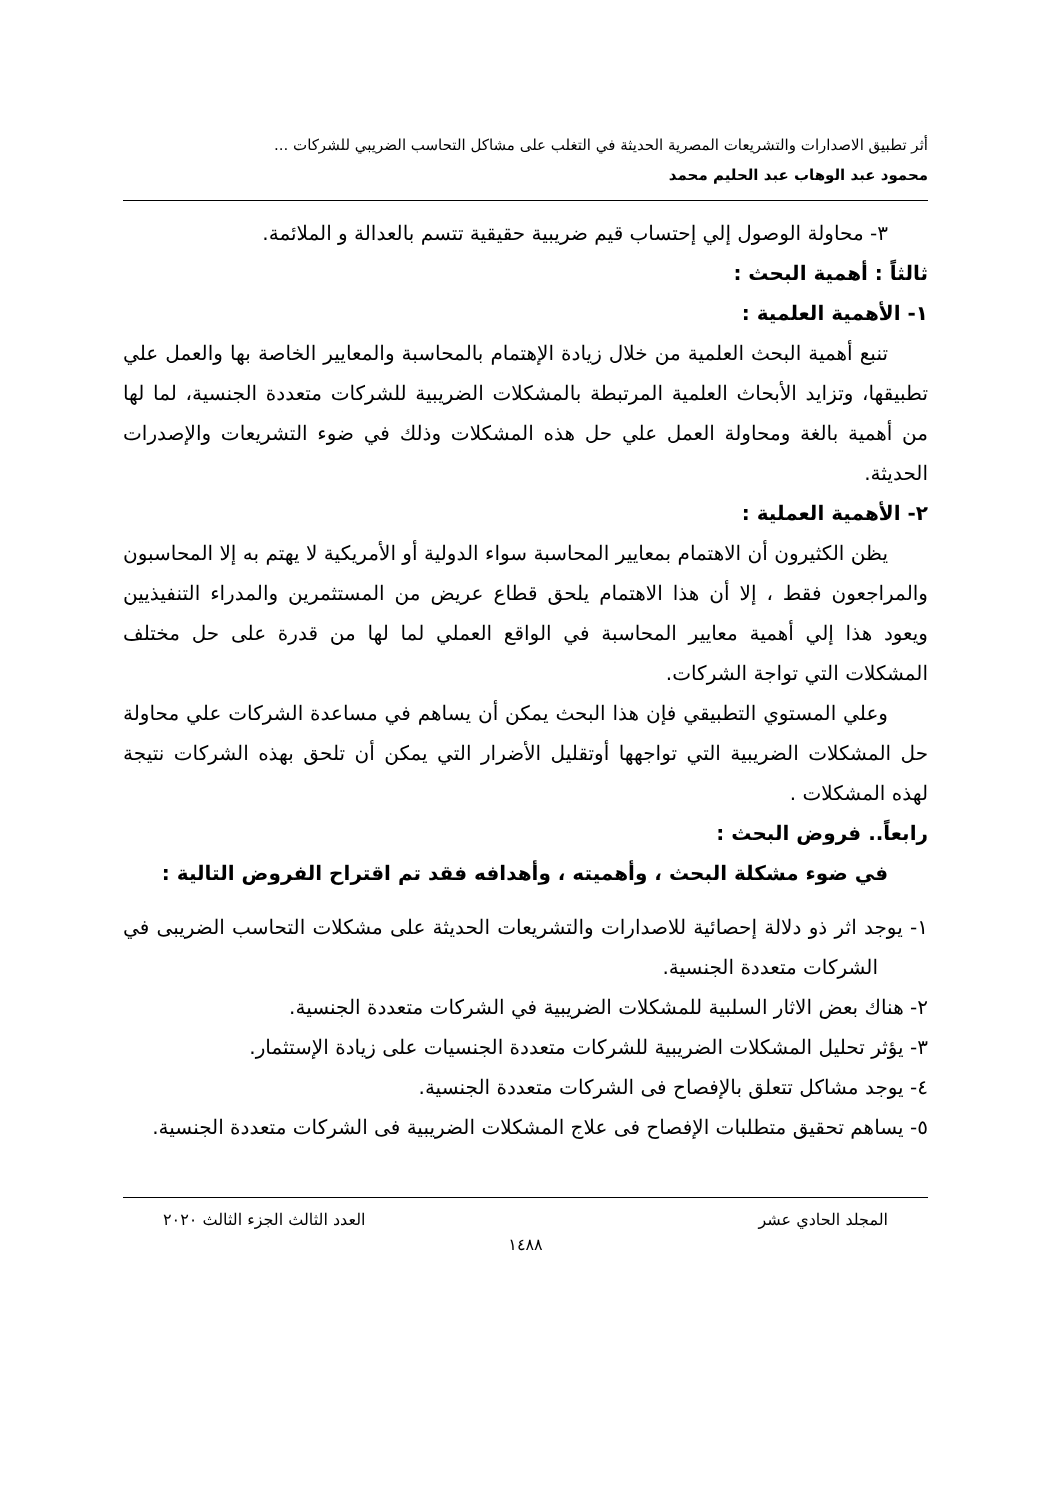أثر تطبيق الاصدارات والتشريعات المصرية الحديثة في التغلب على مشاكل التحاسب الضريبي للشركات ...
محمود عبد الوهاب عبد الحليم محمد
٣- محاولة الوصول إلي إحتساب قيم ضريبية حقيقية تتسم بالعدالة و الملائمة.
ثالثاً : أهمية البحث :
١- الأهمية العلمية :
تنبع أهمية البحث العلمية من خلال زيادة الإهتمام بالمحاسبة والمعايير الخاصة بها والعمل علي تطبيقها، وتزايد الأبحاث العلمية المرتبطة بالمشكلات الضريبية للشركات متعددة الجنسية، لما لها من أهمية بالغة ومحاولة العمل علي حل هذه المشكلات وذلك في ضوء التشريعات والإصدرات الحديثة.
٢- الأهمية العملية :
يظن الكثيرون أن الاهتمام بمعايير المحاسبة سواء الدولية أو الأمريكية لا يهتم به إلا المحاسبون والمراجعون فقط ، إلا أن هذا الاهتمام يلحق قطاع عريض من المستثمرين والمدراء التنفيذيين ويعود هذا إلي أهمية معايير المحاسبة في الواقع العملي لما لها من قدرة على حل مختلف المشكلات التي تواجة الشركات.
وعلي المستوي التطبيقي فإن هذا البحث يمكن أن يساهم في مساعدة الشركات علي محاولة حل المشكلات الضريبية التي تواجهها أوتقليل الأضرار التي يمكن أن تلحق بهذه الشركات نتيجة لهذه المشكلات .
رابعاً.. فروض البحث :
في ضوء مشكلة البحث ، وأهميته ، وأهدافه فقد تم اقتراح الفروض التالية :
١- يوجد اثر ذو دلالة إحصائية للاصدارات والتشريعات الحديثة على مشكلات التحاسب الضريبى في الشركات متعددة الجنسية.
٢- هناك بعض الاثار السلبية للمشكلات الضريبية في الشركات متعددة الجنسية.
٣- يؤثر تحليل المشكلات الضريبية للشركات متعددة الجنسيات على زيادة الإستثمار.
٤- يوجد مشاكل تتعلق بالإفصاح فى الشركات متعددة الجنسية.
٥- يساهم تحقيق متطلبات الإفصاح فى علاج المشكلات الضريبية فى الشركات متعددة الجنسية.
المجلد الحادي عشر العدد الثالث الجزء الثالث ٢٠٢٠
١٤٨٨